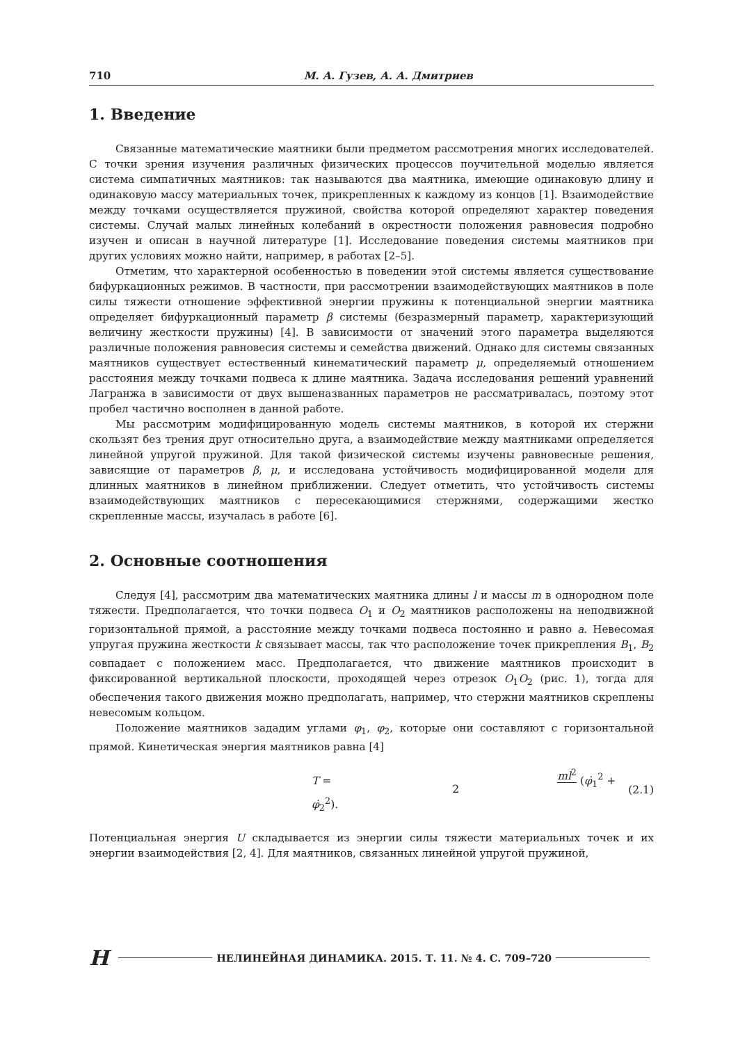710 М. А. Гузев, А. А. Дмитриев
1. Введение
Связанные математические маятники были предметом рассмотрения многих исследователей. С точки зрения изучения различных физических процессов поучительной моделью является система симпатичных маятников: так называются два маятника, имеющие одинаковую длину и одинаковую массу материальных точек, прикрепленных к каждому из концов [1]. Взаимодействие между точками осуществляется пружиной, свойства которой определяют характер поведения системы. Случай малых линейных колебаний в окрестности положения равновесия подробно изучен и описан в научной литературе [1]. Исследование поведения системы маятников при других условиях можно найти, например, в работах [2–5].
Отметим, что характерной особенностью в поведении этой системы является существование бифуркационных режимов. В частности, при рассмотрении взаимодействующих маятников в поле силы тяжести отношение эффективной энергии пружины к потенциальной энергии маятника определяет бифуркационный параметр β системы (безразмерный параметр, характеризующий величину жесткости пружины) [4]. В зависимости от значений этого параметра выделяются различные положения равновесия системы и семейства движений. Однако для системы связанных маятников существует естественный кинематический параметр μ, определяемый отношением расстояния между точками подвеса к длине маятника. Задача исследования решений уравнений Лагранжа в зависимости от двух вышеназванных параметров не рассматривалась, поэтому этот пробел частично восполнен в данной работе.
Мы рассмотрим модифицированную модель системы маятников, в которой их стержни скользят без трения друг относительно друга, а взаимодействие между маятниками определяется линейной упругой пружиной. Для такой физической системы изучены равновесные решения, зависящие от параметров β, μ, и исследована устойчивость модифицированной модели для длинных маятников в линейном приближении. Следует отметить, что устойчивость системы взаимодействующих маятников с пересекающимися стержнями, содержащими жестко скрепленные массы, изучалась в работе [6].
2. Основные соотношения
Следуя [4], рассмотрим два математических маятника длины l и массы m в однородном поле тяжести. Предполагается, что точки подвеса O<sub>1</sub> и O<sub>2</sub> маятников расположены на неподвижной горизонтальной прямой, а расстояние между точками подвеса постоянно и равно a. Невесомая упругая пружина жесткости k связывает массы, так что расположение точек прикрепления B<sub>1</sub>, B<sub>2</sub> совпадает с положением масс. Предполагается, что движение маятников происходит в фиксированной вертикальной плоскости, проходящей через отрезок O<sub>1</sub>O<sub>2</sub> (рис. 1), тогда для обеспечения такого движения можно предполагать, например, что стержни маятников скреплены невесомым кольцом.
Положение маятников зададим углами φ<sub>1</sub>, φ<sub>2</sub>, которые они составляют с горизонтальной прямой. Кинетическая энергия маятников равна [4]
T = ml<sup>2</sup> 2 (φ̇<sub>1</sub><sup>2</sup> + φ̇<sub>2</sub><sup>2</sup>). (2.1)
Потенциальная энергия U складывается из энергии силы тяжести материальных точек и их энергии взаимодействия [2, 4]. Для маятников, связанных линейной упругой пружиной,
H НЕЛИНЕЙНАЯ ДИНАМИКА. 2015. Т. 11. № 4. С. 709–720